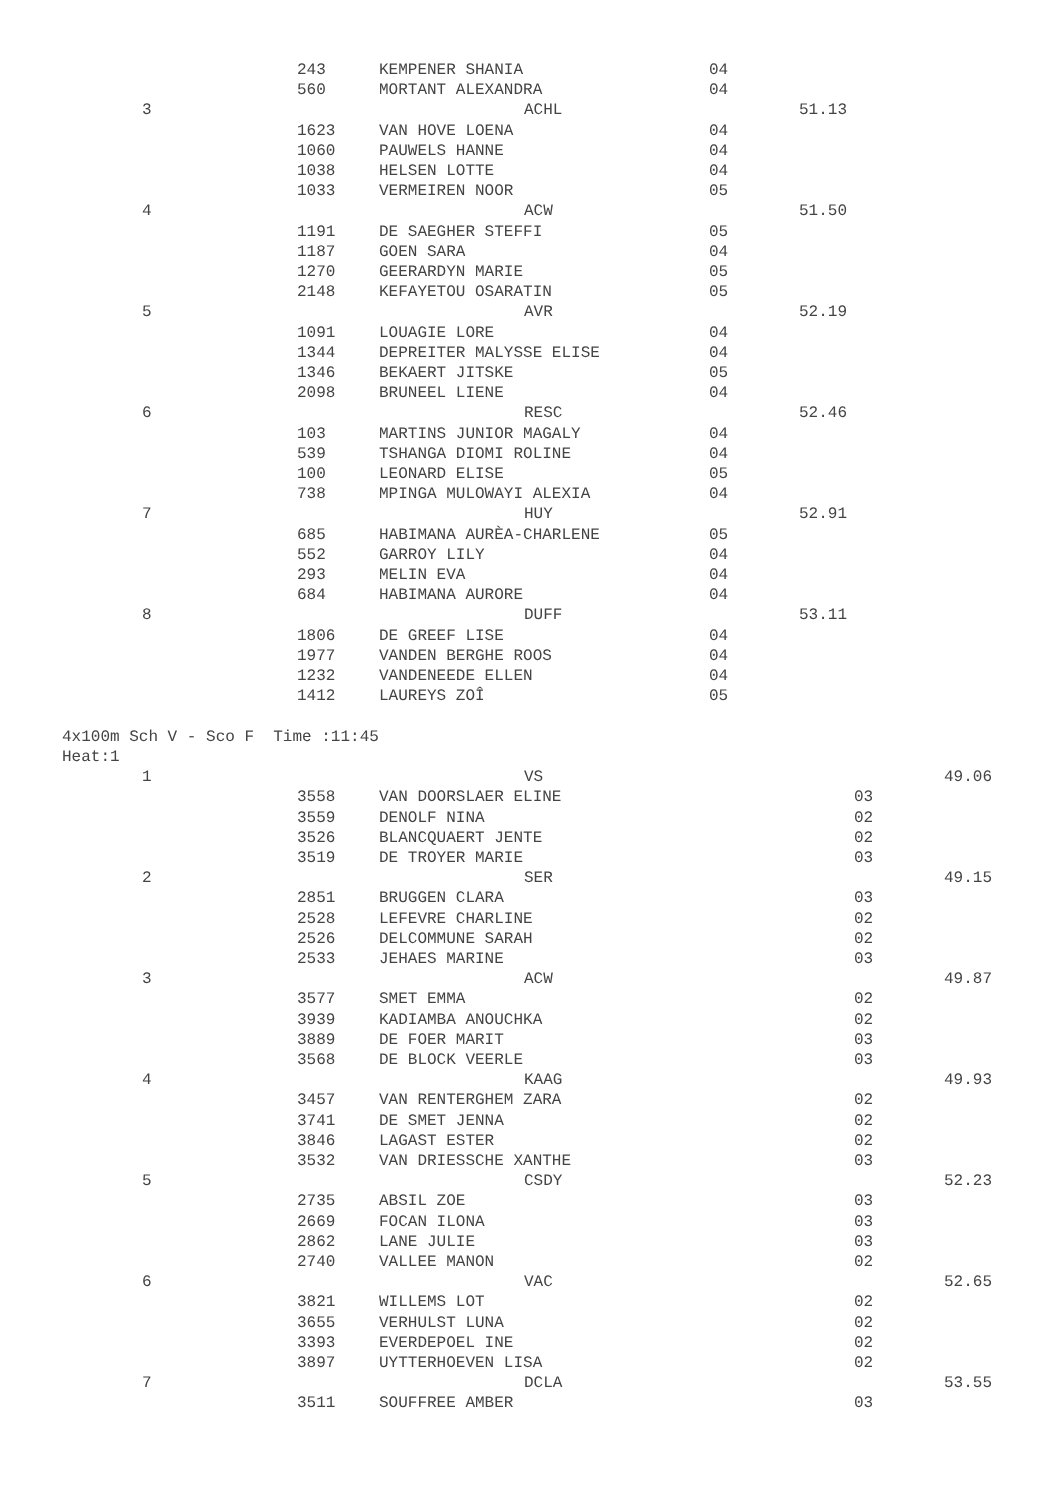| | 243 | KEMPENER SHANIA | 04 | |
| | 560 | MORTANT ALEXANDRA | 04 | |
| 3 | | ACHL | | 51.13 |
| | 1623 | VAN HOVE LOENA | 04 | |
| | 1060 | PAUWELS HANNE | 04 | |
| | 1038 | HELSEN LOTTE | 04 | |
| | 1033 | VERMEIREN NOOR | 05 | |
| 4 | | ACW | | 51.50 |
| | 1191 | DE SAEGHER STEFFI | 05 | |
| | 1187 | GOEN SARA | 04 | |
| | 1270 | GEERARDYN MARIE | 05 | |
| | 2148 | KEFAYETOU OSARATIN | 05 | |
| 5 | | AVR | | 52.19 |
| | 1091 | LOUAGIE LORE | 04 | |
| | 1344 | DEPREITER MALYSSE ELISE | 04 | |
| | 1346 | BEKAERT JITSKE | 05 | |
| | 2098 | BRUNEEL LIENE | 04 | |
| 6 | | RESC | | 52.46 |
| | 103 | MARTINS JUNIOR MAGALY | 04 | |
| | 539 | TSHANGA DIOMI ROLINE | 04 | |
| | 100 | LEONARD ELISE | 05 | |
| | 738 | MPINGA MULOWAYI ALEXIA | 04 | |
| 7 | | HUY | | 52.91 |
| | 685 | HABIMANA AURÈA-CHARLENE | 05 | |
| | 552 | GARROY LILY | 04 | |
| | 293 | MELIN EVA | 04 | |
| | 684 | HABIMANA AURORE | 04 | |
| 8 | | DUFF | | 53.11 |
| | 1806 | DE GREEF LISE | 04 | |
| | 1977 | VANDEN BERGHE ROOS | 04 | |
| | 1232 | VANDENEEDE ELLEN | 04 | |
| | 1412 | LAUREYS ZOÎ | 05 | |
4x100m Sch V - Sco F Time :11:45
Heat:1
| 1 | | VS | | 49.06 |
| | 3558 | VAN DOORSLAER ELINE | 03 | |
| | 3559 | DENOLF NINA | 02 | |
| | 3526 | BLANCQUAERT JENTE | 02 | |
| | 3519 | DE TROYER MARIE | 03 | |
| 2 | | SER | | 49.15 |
| | 2851 | BRUGGEN CLARA | 03 | |
| | 2528 | LEFEVRE CHARLINE | 02 | |
| | 2526 | DELCOMMUNE SARAH | 02 | |
| | 2533 | JEHAES MARINE | 03 | |
| 3 | | ACW | | 49.87 |
| | 3577 | SMET EMMA | 02 | |
| | 3939 | KADIAMBA ANOUCHKA | 02 | |
| | 3889 | DE FOER MARIT | 03 | |
| | 3568 | DE BLOCK VEERLE | 03 | |
| 4 | | KAAG | | 49.93 |
| | 3457 | VAN RENTERGHEM ZARA | 02 | |
| | 3741 | DE SMET JENNA | 02 | |
| | 3846 | LAGAST ESTER | 02 | |
| | 3532 | VAN DRIESSCHE XANTHE | 03 | |
| 5 | | CSDY | | 52.23 |
| | 2735 | ABSIL ZOE | 03 | |
| | 2669 | FOCAN ILONA | 03 | |
| | 2862 | LANE JULIE | 03 | |
| | 2740 | VALLEE MANON | 02 | |
| 6 | | VAC | | 52.65 |
| | 3821 | WILLEMS LOT | 02 | |
| | 3655 | VERHULST LUNA | 02 | |
| | 3393 | EVERDEPOEL INE | 02 | |
| | 3897 | UYTTERHOEVEN LISA | 02 | |
| 7 | | DCLA | | 53.55 |
| | 3511 | SOUFFREE AMBER | 03 | |